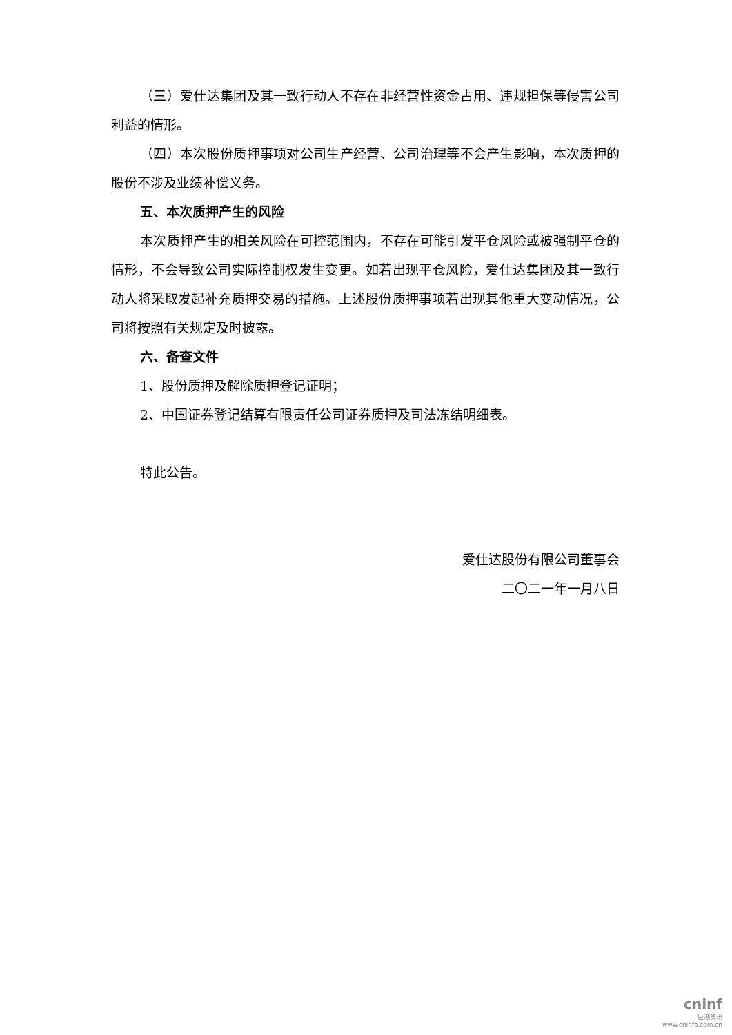（三）爱仕达集团及其一致行动人不存在非经营性资金占用、违规担保等侵害公司利益的情形。
（四）本次股份质押事项对公司生产经营、公司治理等不会产生影响，本次质押的股份不涉及业绩补偿义务。
五、本次质押产生的风险
本次质押产生的相关风险在可控范围内，不存在可能引发平仓风险或被强制平仓的情形，不会导致公司实际控制权发生变更。如若出现平仓风险，爱仕达集团及其一致行动人将采取发起补充质押交易的措施。上述股份质押事项若出现其他重大变动情况，公司将按照有关规定及时披露。
六、备查文件
1、股份质押及解除质押登记证明；
2、中国证券登记结算有限责任公司证券质押及司法冻结明细表。
特此公告。
爱仕达股份有限公司董事会
二〇二一年一月八日
cninf
巨潮资讯
www.cninfo.com.cn